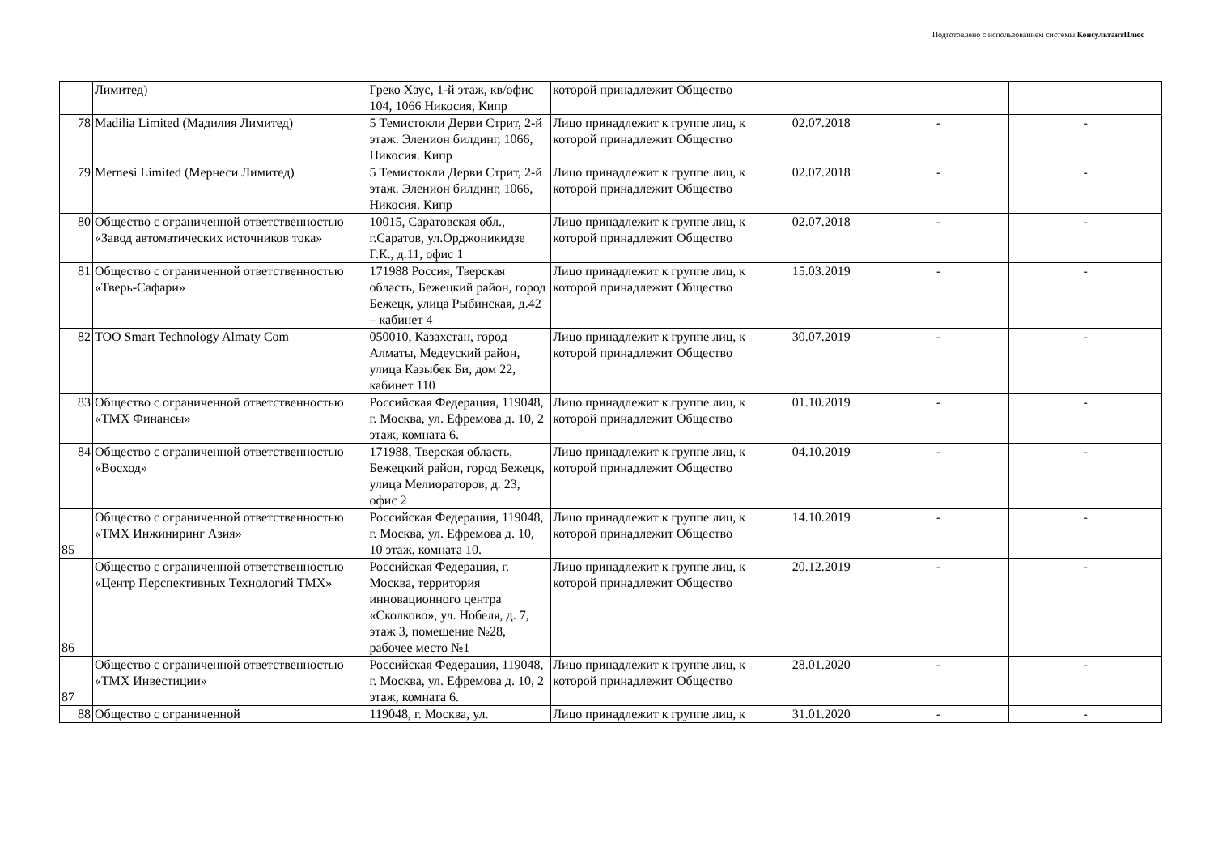Подготовлено с использованием системы КонсультантПлюс
| | Лимитед) | Греко Хаус, 1-й этаж, кв/офис 104, 1066 Никосия, Кипр | которой принадлежит Общество | | | |
| 78 | Madilia Limited (Мадилия Лимитед) | 5 Темистокли Дерви Стрит, 2-й этаж. Эленион билдинг, 1066, Никосия. Кипр | Лицо принадлежит к группе лиц, к которой принадлежит Общество | 02.07.2018 | - | - |
| 79 | Mernesi Limited (Мернеси Лимитед) | 5 Темистокли Дерви Стрит, 2-й этаж. Эленион билдинг, 1066, Никосия. Кипр | Лицо принадлежит к группе лиц, к которой принадлежит Общество | 02.07.2018 | - | - |
| 80 | Общество с ограниченной ответственностью «Завод автоматических источников тока» | 10015, Саратовская обл., г.Саратов, ул.Орджоникидзе Г.К., д.11, офис 1 | Лицо принадлежит к группе лиц, к которой принадлежит Общество | 02.07.2018 | - | - |
| 81 | Общество с ограниченной ответственностью «Тверь-Сафари» | 171988 Россия, Тверская область, Бежецкий район, город Бежецк, улица Рыбинская, д.42 – кабинет 4 | Лицо принадлежит к группе лиц, к которой принадлежит Общество | 15.03.2019 | - | - |
| 82 | TOO Smart Technology Almaty Com | 050010, Казахстан, город Алматы, Медеуский район, улица Казыбек Би, дом 22, кабинет 110 | Лицо принадлежит к группе лиц, к которой принадлежит Общество | 30.07.2019 | - | - |
| 83 | Общество с ограниченной ответственностью «ТМХ Финансы» | Российская Федерация, 119048, г. Москва, ул. Ефремова д. 10, 2 этаж, комната 6. | Лицо принадлежит к группе лиц, к которой принадлежит Общество | 01.10.2019 | - | - |
| 84 | Общество с ограниченной ответственностью «Восход» | 171988, Тверская область, Бежецкий район, город Бежецк, улица Мелиораторов, д. 23, офис 2 | Лицо принадлежит к группе лиц, к которой принадлежит Общество | 04.10.2019 | - | - |
| 85 | Общество с ограниченной ответственностью «ТМХ Инжиниринг Азия» | Российская Федерация, 119048, г. Москва, ул. Ефремова д. 10, 10 этаж, комната 10. | Лицо принадлежит к группе лиц, к которой принадлежит Общество | 14.10.2019 | - | - |
| 86 | Общество с ограниченной ответственностью «Центр Перспективных Технологий ТМХ» | Российская Федерация, г. Москва, территория инновационного центра «Сколково», ул. Нобеля, д. 7, этаж 3, помещение №28, рабочее место №1 | Лицо принадлежит к группе лиц, к которой принадлежит Общество | 20.12.2019 | - | - |
| 87 | Общество с ограниченной ответственностью «ТМХ Инвестиции» | Российская Федерация, 119048, г. Москва, ул. Ефремова д. 10, 2 этаж, комната 6. | Лицо принадлежит к группе лиц, к которой принадлежит Общество | 28.01.2020 | - | - |
| 88 | Общество с ограниченной | 119048, г. Москва, ул. | Лицо принадлежит к группе лиц, к | 31.01.2020 | - | - |